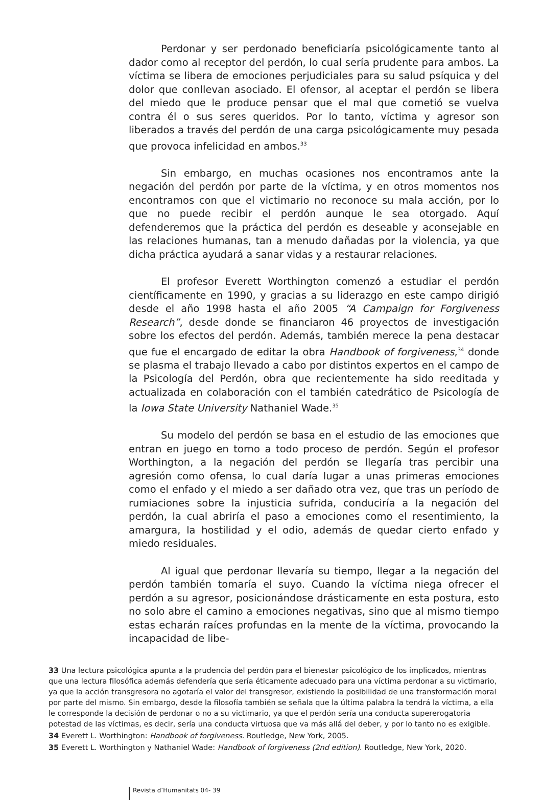Perdonar y ser perdonado beneficiaría psicológicamente tanto al dador como al receptor del perdón, lo cual sería prudente para ambos. La víctima se libera de emociones perjudiciales para su salud psíquica y del dolor que conllevan asociado. El ofensor, al aceptar el perdón se libera del miedo que le produce pensar que el mal que cometió se vuelva contra él o sus seres queridos. Por lo tanto, víctima y agresor son liberados a través del perdón de una carga psicológicamente muy pesada que provoca infelicidad en ambos.<sup>33</sup>
Sin embargo, en muchas ocasiones nos encontramos ante la negación del perdón por parte de la víctima, y en otros momentos nos encontramos con que el victimario no reconoce su mala acción, por lo que no puede recibir el perdón aunque le sea otorgado. Aquí defenderemos que la práctica del perdón es deseable y aconsejable en las relaciones humanas, tan a menudo dañadas por la violencia, ya que dicha práctica ayudará a sanar vidas y a restaurar relaciones.
El profesor Everett Worthington comenzó a estudiar el perdón científicamente en 1990, y gracias a su liderazgo en este campo dirigió desde el año 1998 hasta el año 2005 “A Campaign for Forgiveness Research”, desde donde se financiaron 46 proyectos de investigación sobre los efectos del perdón. Además, también merece la pena destacar que fue el encargado de editar la obra Handbook of forgiveness,<sup>34</sup> donde se plasma el trabajo llevado a cabo por distintos expertos en el campo de la Psicología del Perdón, obra que recientemente ha sido reeditada y actualizada en colaboración con el también catedrático de Psicología de la Iowa State University Nathaniel Wade.<sup>35</sup>
Su modelo del perdón se basa en el estudio de las emociones que entran en juego en torno a todo proceso de perdón. Según el profesor Worthington, a la negación del perdón se llegaría tras percibir una agresión como ofensa, lo cual daría lugar a unas primeras emociones como el enfado y el miedo a ser dañado otra vez, que tras un período de rumiaciones sobre la injusticia sufrida, conduciría a la negación del perdón, la cual abriría el paso a emociones como el resentimiento, la amargura, la hostilidad y el odio, además de quedar cierto enfado y miedo residuales.
Al igual que perdonar llevaría su tiempo, llegar a la negación del perdón también tomaría el suyo. Cuando la víctima niega ofrecer el perdón a su agresor, posicionándose drásticamente en esta postura, esto no solo abre el camino a emociones negativas, sino que al mismo tiempo estas echarán raíces profundas en la mente de la víctima, provocando la incapacidad de libe-
33 Una lectura psicológica apunta a la prudencia del perdón para el bienestar psicológico de los implicados, mientras que una lectura filosófica además defendería que sería éticamente adecuado para una víctima perdonar a su victimario, ya que la acción transgresora no agotaría el valor del transgresor, existiendo la posibilidad de una transformación moral por parte del mismo. Sin embargo, desde la filosofía también se señala que la última palabra la tendrá la víctima, a ella le corresponde la decisión de perdonar o no a su victimario, ya que el perdón sería una conducta supererogatoria potestad de las víctimas, es decir, sería una conducta virtuosa que va más allá del deber, y por lo tanto no es exigible.
34 Everett L. Worthington: Handbook of forgiveness. Routledge, New York, 2005.
35 Everett L. Worthington y Nathaniel Wade: Handbook of forgiveness (2nd edition). Routledge, New York, 2020.
Revista d’Humanitats 04- 39